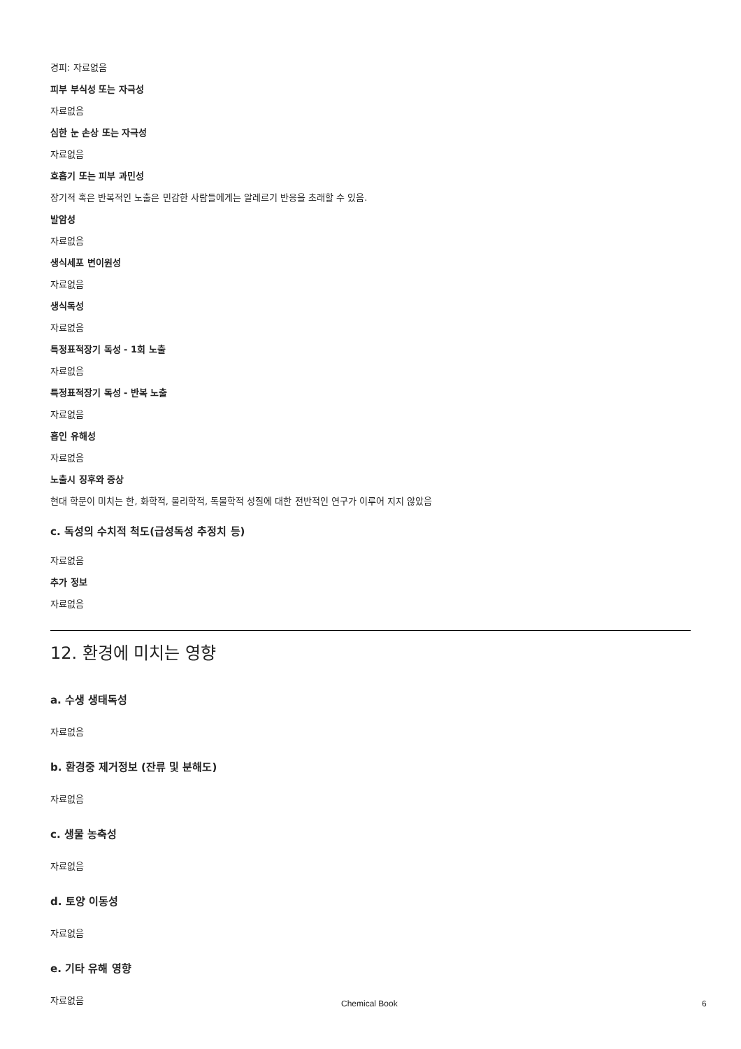경피: 자료없음
피부 부식성 또는 자극성
자료없음
심한 눈 손상 또는 자극성
자료없음
호흡기 또는 피부 과민성
장기적 혹은 반복적인 노출은 민감한 사람들에게는 알레르기 반응을 초래할 수 있음.
발암성
자료없음
생식세포 변이원성
자료없음
생식독성
자료없음
특정표적장기 독성 - 1회 노출
자료없음
특정표적장기 독성 - 반복 노출
자료없음
흡인 유해성
자료없음
노출시 징후와 증상
현대 학문이 미치는 한, 화학적, 물리학적, 독물학적 성질에 대한 전반적인 연구가 이루어 지지 않았음
c. 독성의 수치적 척도(급성독성 추정치 등)
자료없음
추가 정보
자료없음
12. 환경에 미치는 영향
a. 수생 생태독성
자료없음
b. 환경중 제거정보 (잔류 및 분해도)
자료없음
c. 생물 농축성
자료없음
d. 토양 이동성
자료없음
e. 기타 유해 영향
자료없음
Chemical Book 6